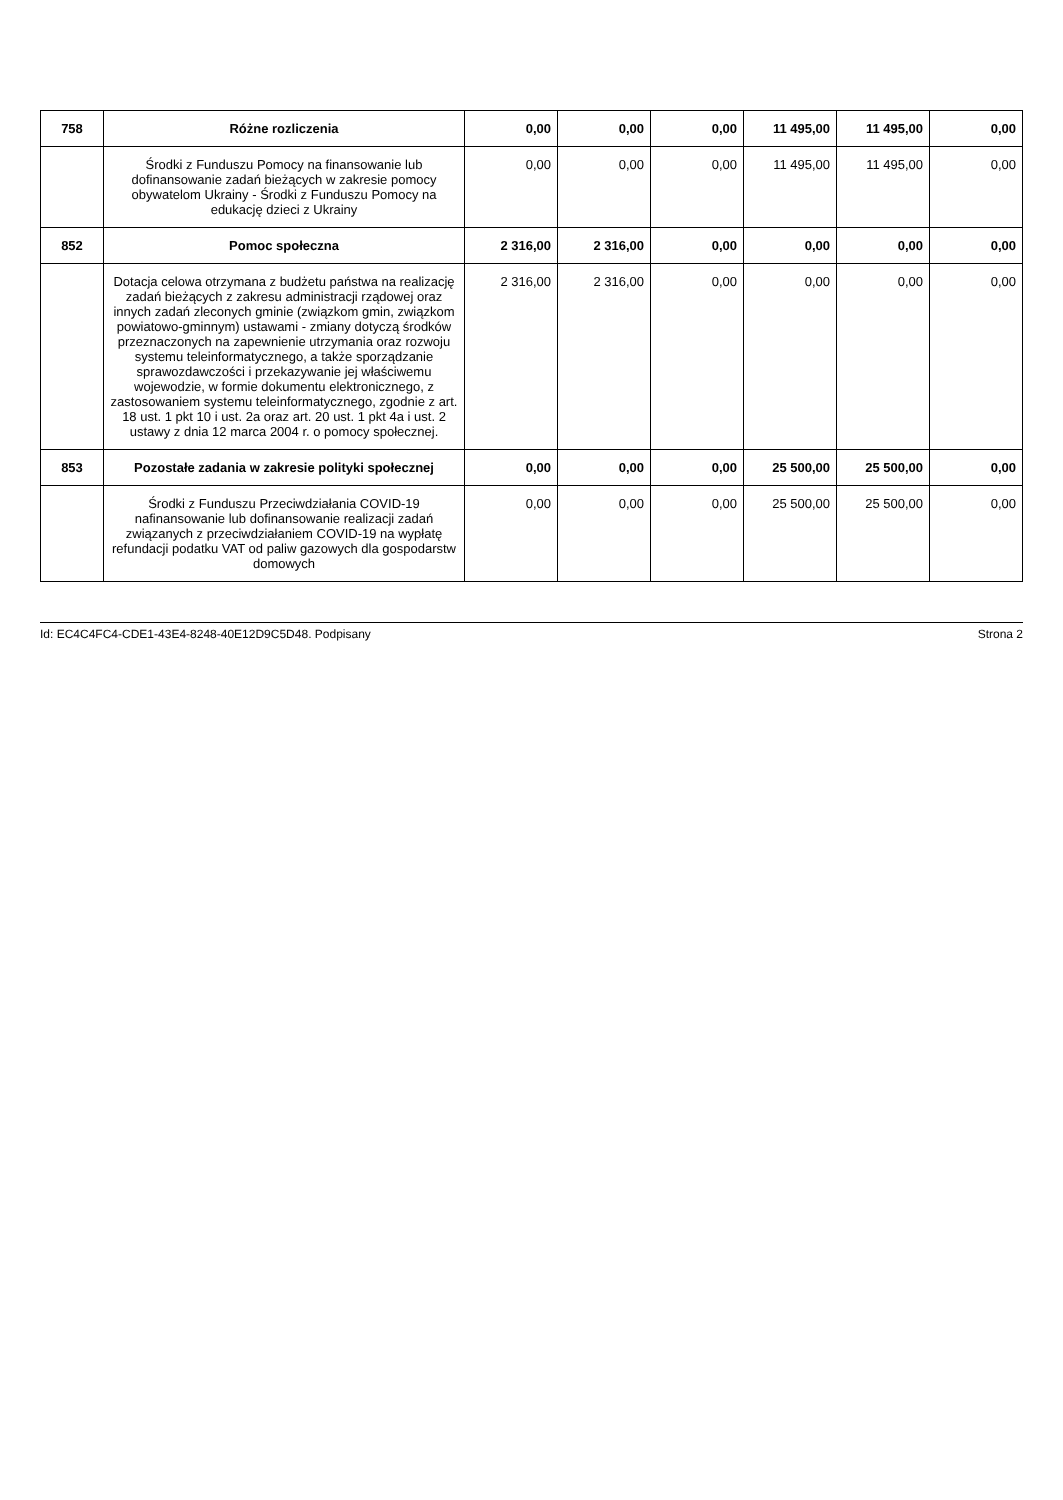| 758 | Różne rozliczenia | 0,00 | 0,00 | 0,00 | 11 495,00 | 11 495,00 | 0,00 |
| | Środki z Funduszu Pomocy na finansowanie lub dofinansowanie zadań bieżących w zakresie pomocy obywatelom Ukrainy - Środki z Funduszu Pomocy na edukację dzieci z Ukrainy | 0,00 | 0,00 | 0,00 | 11 495,00 | 11 495,00 | 0,00 |
| 852 | Pomoc społeczna | 2 316,00 | 2 316,00 | 0,00 | 0,00 | 0,00 | 0,00 |
| | Dotacja celowa otrzymana z budżetu państwa na realizację zadań bieżących z zakresu administracji rządowej oraz innych zadań zleconych gminie (związkom gmin, związkom powiatowo-gminnym) ustawami - zmiany dotyczą środków przeznaczonych na zapewnienie utrzymania oraz rozwoju systemu teleinformatycznego, a także sporządzanie sprawozdawczości i przekazywanie jej właściwemu wojewodzie, w formie dokumentu elektronicznego, z zastosowaniem systemu teleinformatycznego, zgodnie z art. 18 ust. 1 pkt 10 i ust. 2a oraz art. 20 ust. 1 pkt 4a i ust. 2 ustawy z dnia 12 marca 2004 r. o pomocy społecznej. | 2 316,00 | 2 316,00 | 0,00 | 0,00 | 0,00 | 0,00 |
| 853 | Pozostałe zadania w zakresie polityki społecznej | 0,00 | 0,00 | 0,00 | 25 500,00 | 25 500,00 | 0,00 |
| | Środki z Funduszu Przeciwdziałania COVID-19 nafinansowanie lub dofinansowanie realizacji zadań związanych z przeciwdziałaniem COVID-19 na wypłatę refundacji podatku VAT od paliw gazowych dla gospodarstw domowych | 0,00 | 0,00 | 0,00 | 25 500,00 | 25 500,00 | 0,00 |
Id: EC4C4FC4-CDE1-43E4-8248-40E12D9C5D48. Podpisany Strona 2